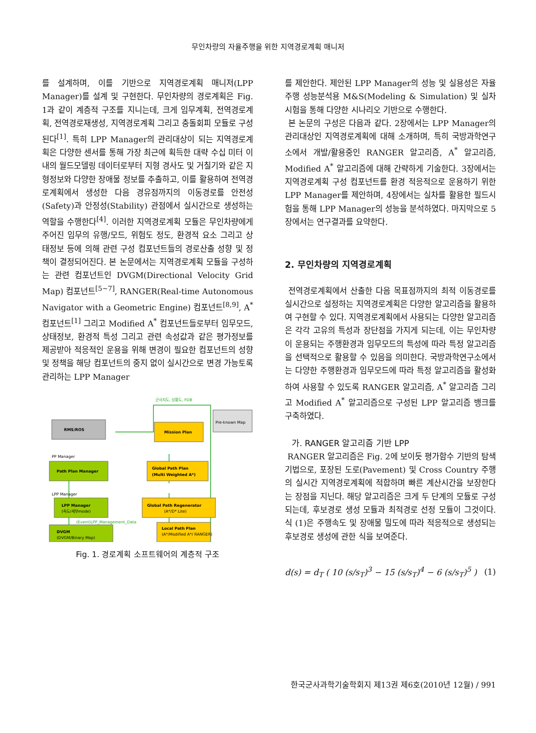무인차량의 자율주행을 위한 지역경로계획 매니저
를 설계하며, 이를 기반으로 지역경로계획 매니저(LPP Manager)를 설계 및 구현한다. 무인차량의 경로계획은 Fig. 1과 같이 계층적 구조를 지니는데, 크게 임무계획, 전역경로계획, 전역경로재생성, 지역경로계획 그리고 충돌회피 모듈로 구성된다<sup>[1]</sup>. 특히 LPP Manager의 관리대상이 되는 지역경로계획은 다양한 센서를 통해 가장 최근에 획득한 대략 수십 미터 이내의 월드모델링 데이터로부터 지형 경사도 및 거칠기와 같은 지형정보와 다양한 장애물 정보를 추출하고, 이를 활용하여 전역경로계획에서 생성한 다음 경유점까지의 이동경로를 안전성(Safety)과 안정성(Stability) 관점에서 실시간으로 생성하는 역할을 수행한다<sup>[4]</sup>. 이러한 지역경로계획 모듈은 무인차량에게 주어진 임무의 유행/모드, 위험도 정도, 환경적 요소 그리고 상태정보 등에 의해 관련 구성 컴포넌트들의 경로산출 성향 및 정책이 결정되어진다. 본 논문에서는 지역경로계획 모듈을 구성하는 관련 컴포넌트인 DVGM(Directional Velocity Grid Map) 컴포넌트<sup>[5~7]</sup>, RANGER(Real-time Autonomous Navigator with a Geometric Engine) 컴포넌트<sup>[8,9]</sup>, A<sup>*</sup> 컴포넌트<sup>[1]</sup> 그리고 Modified A<sup>*</sup> 컴포넌트들로부터 임무모드, 상태정보, 환경적 특성 그리고 관련 속성값과 같은 평가정보를 제공받아 적응적인 운용을 위해 변경이 필요한 컴포넌트의 성향 및 정책을 해당 컴포넌트의 중지 없이 실시간으로 변경 가능토록 관리하는 LPP Manager
RMS/ROS
Mission Plan
Pre-known Map
Path Plan Manager
Global Path Plan
(Multi Weighted A*)
LPP Manager
(속도/세부mode)
Global Path Regenerator
(A*/D* Lite)
DVGM
(DVGM/Binary Map)
Local Path Plan
(A*/Modified A*/ RANGER)
군사지도, 상황도, FDB
PP Manager
LPP Manager
(Event)LPP_Management_Data
Fig. 1. 경로계획 소프트웨어의 계층적 구조
를 제안한다. 제안된 LPP Manager의 성능 및 실용성은 자율주행 성능분석용 M&S(Modeling & Simulation) 및 실차 시험을 통해 다양한 시나리오 기반으로 수행한다.
본 논문의 구성은 다음과 같다. 2장에서는 LPP Manager의 관리대상인 지역경로계획에 대해 소개하며, 특히 국방과학연구소에서 개발/활용중인 RANGER 알고리즘, A<sup>*</sup> 알고리즘, Modified A<sup>*</sup> 알고리즘에 대해 간략하게 기술한다. 3장에서는 지역경로계획 구성 컴포넌트를 환경 적응적으로 운용하기 위한 LPP Manager를 제안하며, 4장에서는 실차를 활용한 필드시험을 통해 LPP Manager의 성능을 분석하였다. 마지막으로 5장에서는 연구결과를 요약한다.
2. 무인차량의 지역경로계획
전역경로계획에서 산출한 다음 목표점까지의 최적 이동경로를 실시간으로 설정하는 지역경로계획은 다양한 알고리즘을 활용하여 구현할 수 있다. 지역경로계획에서 사용되는 다양한 알고리즘은 각각 고유의 특성과 장단점을 가지게 되는데, 이는 무인차량이 운용되는 주행환경과 임무모드의 특성에 따라 특정 알고리즘을 선택적으로 활용할 수 있음을 의미한다. 국방과학연구소에서는 다양한 주행환경과 임무모드에 따라 특정 알고리즘을 활성화하여 사용할 수 있도록 RANGER 알고리즘, A<sup>*</sup> 알고리즘 그리고 Modified A<sup>*</sup> 알고리즘으로 구성된 LPP 알고리즘 뱅크를 구축하였다.
가. RANGER 알고리즘 기반 LPP
RANGER 알고리즘은 Fig. 2에 보이듯 평가함수 기반의 탐색기법으로, 포장된 도로(Pavement) 및 Cross Country 주행의 실시간 지역경로계획에 적합하며 빠른 계산시간을 보장한다는 장점을 지닌다. 해당 알고리즘은 크게 두 단계의 모듈로 구성되는데, 후보경로 생성 모듈과 최적경로 선정 모듈이 그것이다. 식 (1)은 주행속도 및 장애물 밀도에 따라 적응적으로 생성되는 후보경로 생성에 관한 식을 보여준다.
d(s) = d<sub>T</sub> ( 10 (s/s<sub>T</sub>)<sup>3</sup> − 15 (s/s<sub>T</sub>)<sup>4</sup> − 6 (s/s<sub>T</sub>)<sup>5</sup> ) (1)
한국군사과학기술학회지 제13권 제6호(2010년 12월) / 991